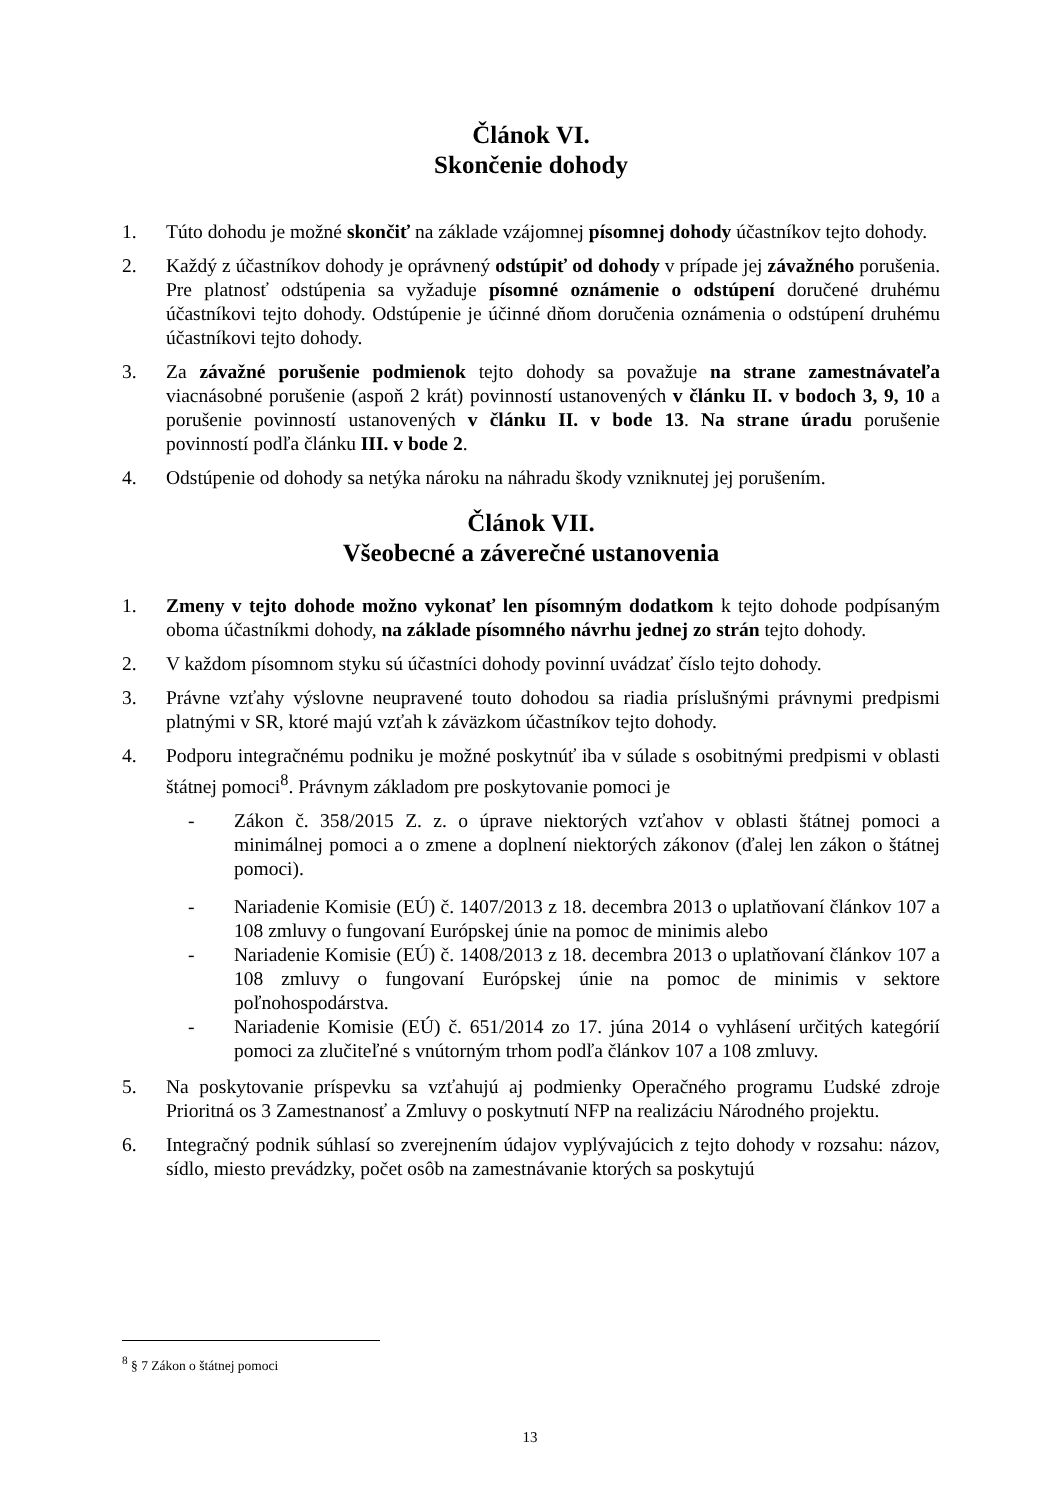Článok VI.
Skončenie dohody
1. Túto dohodu je možné skončiť na základe vzájomnej písomnej dohody účastníkov tejto dohody.
2. Každý z účastníkov dohody je oprávnený odstúpiť od dohody v prípade jej závažného porušenia. Pre platnosť odstúpenia sa vyžaduje písomné oznámenie o odstúpení doručené druhému účastníkovi tejto dohody. Odstúpenie je účinné dňom doručenia oznámenia o odstúpení druhému účastníkovi tejto dohody.
3. Za závažné porušenie podmienok tejto dohody sa považuje na strane zamestnávateľa viacnásobné porušenie (aspoň 2 krát) povinností ustanovených v článku II. v bodoch 3, 9, 10 a porušenie povinností ustanovených v článku II. v bode 13. Na strane úradu porušenie povinností podľa článku III. v bode 2.
4. Odstúpenie od dohody sa netýka nároku na náhradu škody vzniknutej jej porušením.
Článok VII.
Všeobecné a záverečné ustanovenia
1. Zmeny v tejto dohode možno vykonať len písomným dodatkom k tejto dohode podpísaným oboma účastníkmi dohody, na základe písomného návrhu jednej zo strán tejto dohody.
2. V každom písomnom styku sú účastníci dohody povinní uvádzať číslo tejto dohody.
3. Právne vzťahy výslovne neupravené touto dohodou sa riadia príslušnými právnymi predpismi platnými v SR, ktoré majú vzťah k záväzkom účastníkov tejto dohody.
4. Podporu integračnému podniku je možné poskytnúť iba v súlade s osobitnými predpismi v oblasti štátnej pomoci<sup>8</sup>. Právnym základom pre poskytovanie pomoci je
- Zákon č. 358/2015 Z. z. o úprave niektorých vzťahov v oblasti štátnej pomoci a minimálnej pomoci a o zmene a doplnení niektorých zákonov (ďalej len zákon o štátnej pomoci).
- Nariadenie Komisie (EÚ) č. 1407/2013 z 18. decembra 2013 o uplatňovaní článkov 107 a 108 zmluvy o fungovaní Európskej únie na pomoc de minimis alebo
- Nariadenie Komisie (EÚ) č. 1408/2013 z 18. decembra 2013 o uplatňovaní článkov 107 a 108 zmluvy o fungovaní Európskej únie na pomoc de minimis v sektore poľnohospodárstva.
- Nariadenie Komisie (EÚ) č. 651/2014 zo 17. júna 2014 o vyhlásení určitých kategórií pomoci za zlučiteľné s vnútorným trhom podľa článkov 107 a 108 zmluvy.
5. Na poskytovanie príspevku sa vzťahujú aj podmienky Operačného programu Ľudské zdroje Prioritná os 3 Zamestnanosť a Zmluvy o poskytnutí NFP na realizáciu Národného projektu.
6. Integračný podnik súhlasí so zverejnením údajov vyplývajúcich z tejto dohody v rozsahu: názov, sídlo, miesto prevádzky, počet osôb na zamestnávanie ktorých sa poskytujú
<sup>8</sup> § 7 Zákon o štátnej pomoci
13